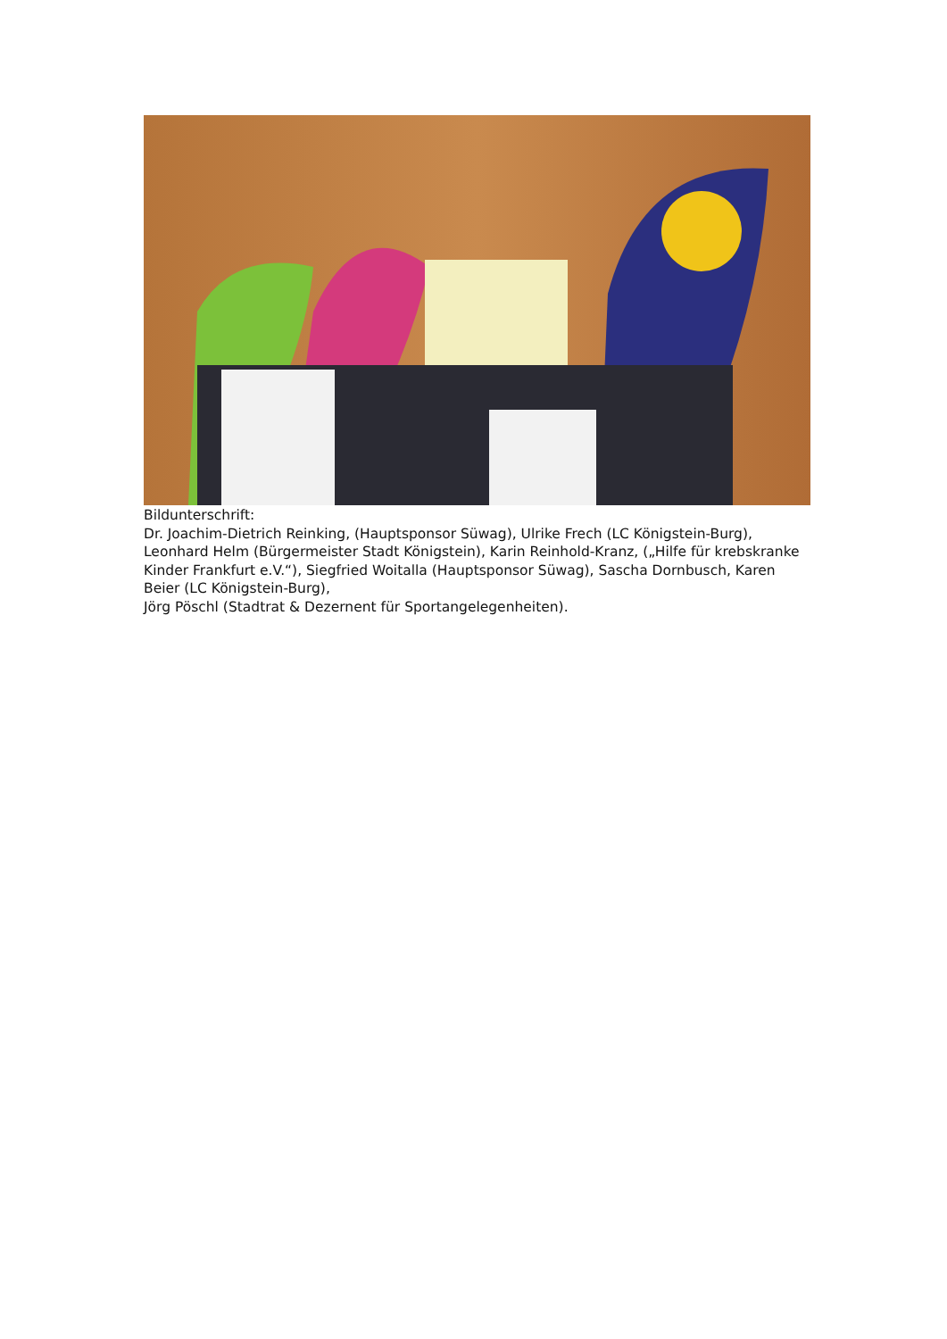Bildunterschrift:
Dr. Joachim-Dietrich Reinking, (Hauptsponsor Süwag), Ulrike Frech (LC Königstein-Burg), Leonhard Helm (Bürgermeister Stadt Königstein), Karin Reinhold-Kranz, („Hilfe für krebskranke Kinder Frankfurt e.V.“), Siegfried Woitalla (Hauptsponsor Süwag), Sascha Dornbusch, Karen Beier (LC Königstein-Burg),
Jörg Pöschl (Stadtrat & Dezernent für Sportangelegenheiten).